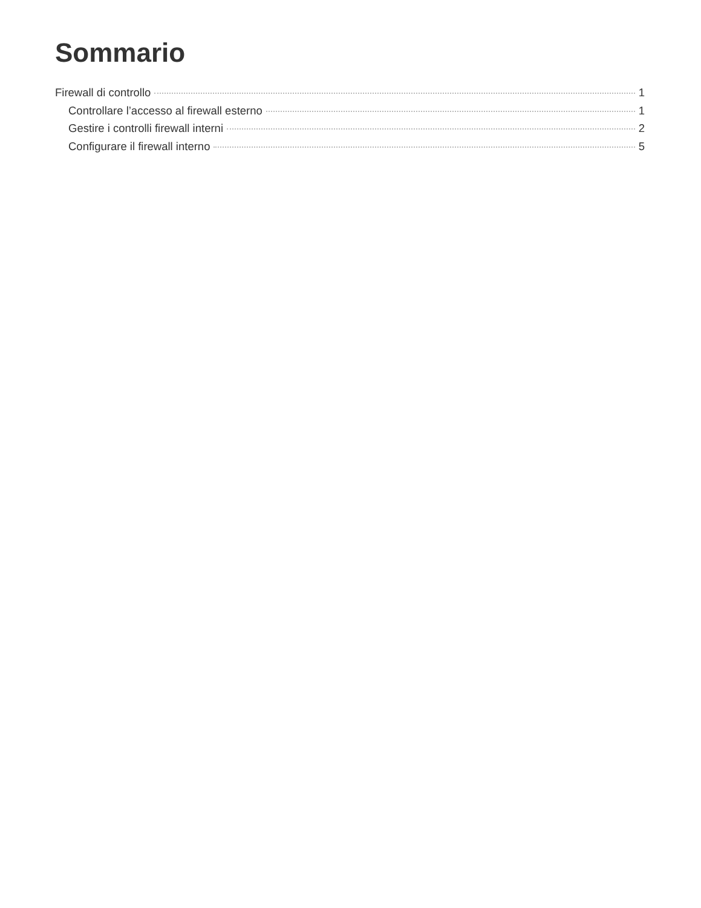Sommario
Firewall di controllo 1
Controllare l’accesso al firewall esterno 1
Gestire i controlli firewall interni 2
Configurare il firewall interno 5